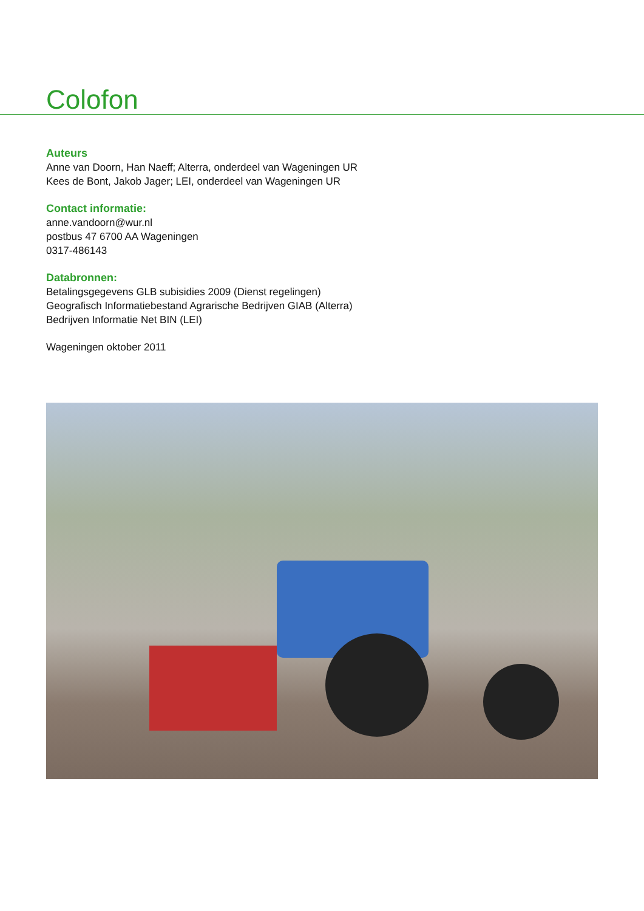Colofon
Auteurs
Anne van Doorn, Han Naeff; Alterra, onderdeel van Wageningen UR
Kees de Bont, Jakob Jager; LEI, onderdeel van Wageningen UR
Contact informatie:
anne.vandoorn@wur.nl
postbus 47 6700 AA Wageningen
0317-486143
Databronnen:
Betalingsgegevens GLB subisidies 2009 (Dienst regelingen)
Geografisch Informatiebestand Agrarische Bedrijven GIAB (Alterra)
Bedrijven Informatie Net BIN (LEI)
Wageningen oktober 2011